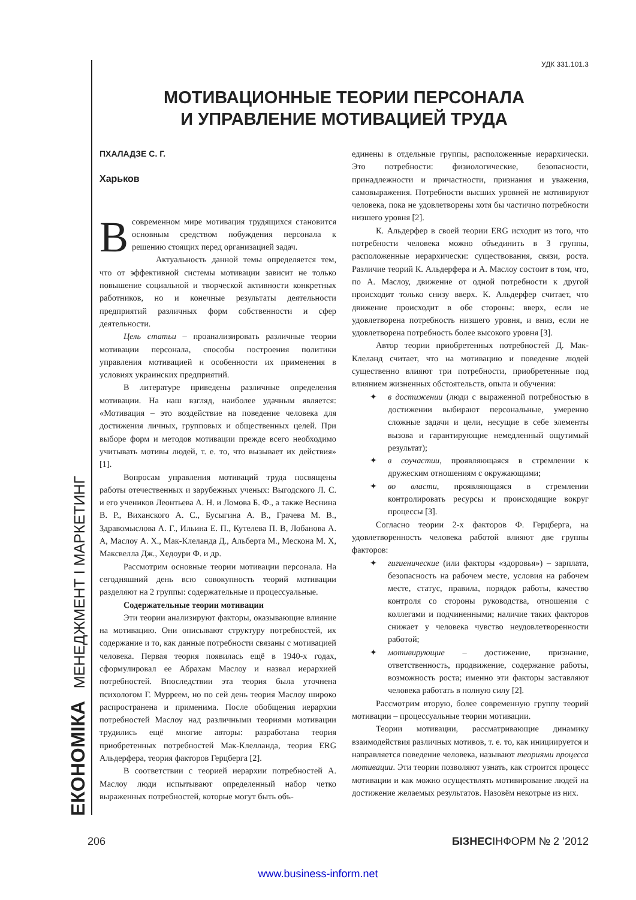ЕКОНОМІКА МЕНЕДЖМЕНТ І МАРКЕТИНГ
УДК 331.101.3
МОТИВАЦИОННЫЕ ТЕОРИИ ПЕРСОНАЛА
И УПРАВЛЕНИЕ МОТИВАЦИЕЙ ТРУДА
ПХАЛАДЗЕ С. Г.
Харьков
Всовременном мире мотивация трудящихся становится основным средством побуждения персонала к решению стоящих перед организацией задач.
Актуальность данной темы определяется тем, что от эффективной системы мотивации зависит не только повышение социальной и творческой активности конкретных работников, но и конечные результаты деятельности предприятий различных форм собственности и сфер деятельности.
Цель статьи – проанализировать различные теории мотивации персонала, способы построения политики управления мотивацией и особенности их применения в условиях украинских предприятий.
В литературе приведены различные определения мотивации. На наш взгляд, наиболее удачным является: «Мотивация – это воздействие на поведение человека для достижения личных, групповых и общественных целей. При выборе форм и методов мотивации прежде всего необходимо учитывать мотивы людей, т. е. то, что вызывает их действия» [1].
Вопросам управления мотиваций труда посвящены работы отечественных и зарубежных ученых: Выгодского Л. С. и его учеников Леонтьева А. Н. и Ломова Б. Ф., а также Веснина В. Р., Виханского А. С., Бусыгина А. В., Грачева М. В., Здравомыслова А. Г., Ильина Е. П., Кутелева П. В, Лобанова А. А, Маслоу А. Х., Мак-Клеланда Д., Альберта М., Мескона М. Х, Максвелла Дж., Хедоури Ф. и др.
Рассмотрим основные теории мотивации персонала. На сегодняшний день всю совокупность теорий мотивации разделяют на 2 группы: содержательные и процессуальные.
Содержательные теории мотивации
Эти теории анализируют факторы, оказывающие влияние на мотивацию. Они описывают структуру потребностей, их содержание и то, как данные потребности связаны с мотивацией человека. Первая теория появилась ещё в 1940-х годах, сформулировал ее Абрахам Маслоу и назвал иерархией потребностей. Впоследствии эта теория была уточнена психологом Г. Мурреем, но по сей день теория Маслоу широко распространена и применима. После обобщения иерархии потребностей Маслоу над различными теориями мотивации трудились ещё многие авторы: разработана теория приобретенных потребностей Мак-Клелланда, теория ERG Альдерфера, теория факторов Герцберга [2].
В соответствии с теорией иерархии потребностей А. Маслоу люди испытывают определенный набор четко выраженных потребностей, которые могут быть объ-
единены в отдельные группы, расположенные иерархически. Это потребности: физиологические, безопасности, принадлежности и причастности, признания и уважения, самовыражения. Потребности высших уровней не мотивируют человека, пока не удовлетворены хотя бы частично потребности низшего уровня [2].
К. Альдерфер в своей теории ERG исходит из того, что потребности человека можно объединить в 3 группы, расположенные иерархически: существования, связи, роста. Различие теорий К. Альдерфера и А. Маслоу состоит в том, что, по А. Маслоу, движение от одной потребности к другой происходит только снизу вверх. К. Альдерфер считает, что движение происходит в обе стороны: вверх, если не удовлетворена потребность низшего уровня, и вниз, если не удовлетворена потребность более высокого уровня [3].
Автор теории приобретенных потребностей Д. Мак-Клеланд считает, что на мотивацию и поведение людей существенно влияют три потребности, приобретенные под влиянием жизненных обстоятельств, опыта и обучения:
✦ в достижении (люди с выраженной потребностью в достижении выбирают персональные, умеренно сложные задачи и цели, несущие в себе элементы вызова и гарантирующие немедленный ощутимый результат);
✦ в соучастии, проявляющаяся в стремлении к дружеским отношениям с окружающими;
✦ во власти, проявляющаяся в стремлении контролировать ресурсы и происходящие вокруг процессы [3].
Согласно теории 2-х факторов Ф. Герцберга, на удовлетворенность человека работой влияют две группы факторов:
✦ гигиенические (или факторы «здоровья») – зарплата, безопасность на рабочем месте, условия на рабочем месте, статус, правила, порядок работы, качество контроля со стороны руководства, отношения с коллегами и подчиненными; наличие таких факторов снижает у человека чувство неудовлетворенности работой;
✦ мотивирующие – достижение, признание, ответственность, продвижение, содержание работы, возможность роста; именно эти факторы заставляют человека работать в полную силу [2].
Рассмотрим вторую, более современную группу теорий мотивации – процессуальные теории мотивации.
Теории мотивации, рассматривающие динамику взаимодействия различных мотивов, т. е. то, как инициируется и направляется поведение человека, называют теориями процесса мотивации. Эти теории позволяют узнать, как строится процесс мотивации и как можно осуществлять мотивирование людей на достижение желаемых результатов. Назовём некотрые из них.
206 БІЗНЕСІНФОРМ № 2 ’2012
www.business-inform.net